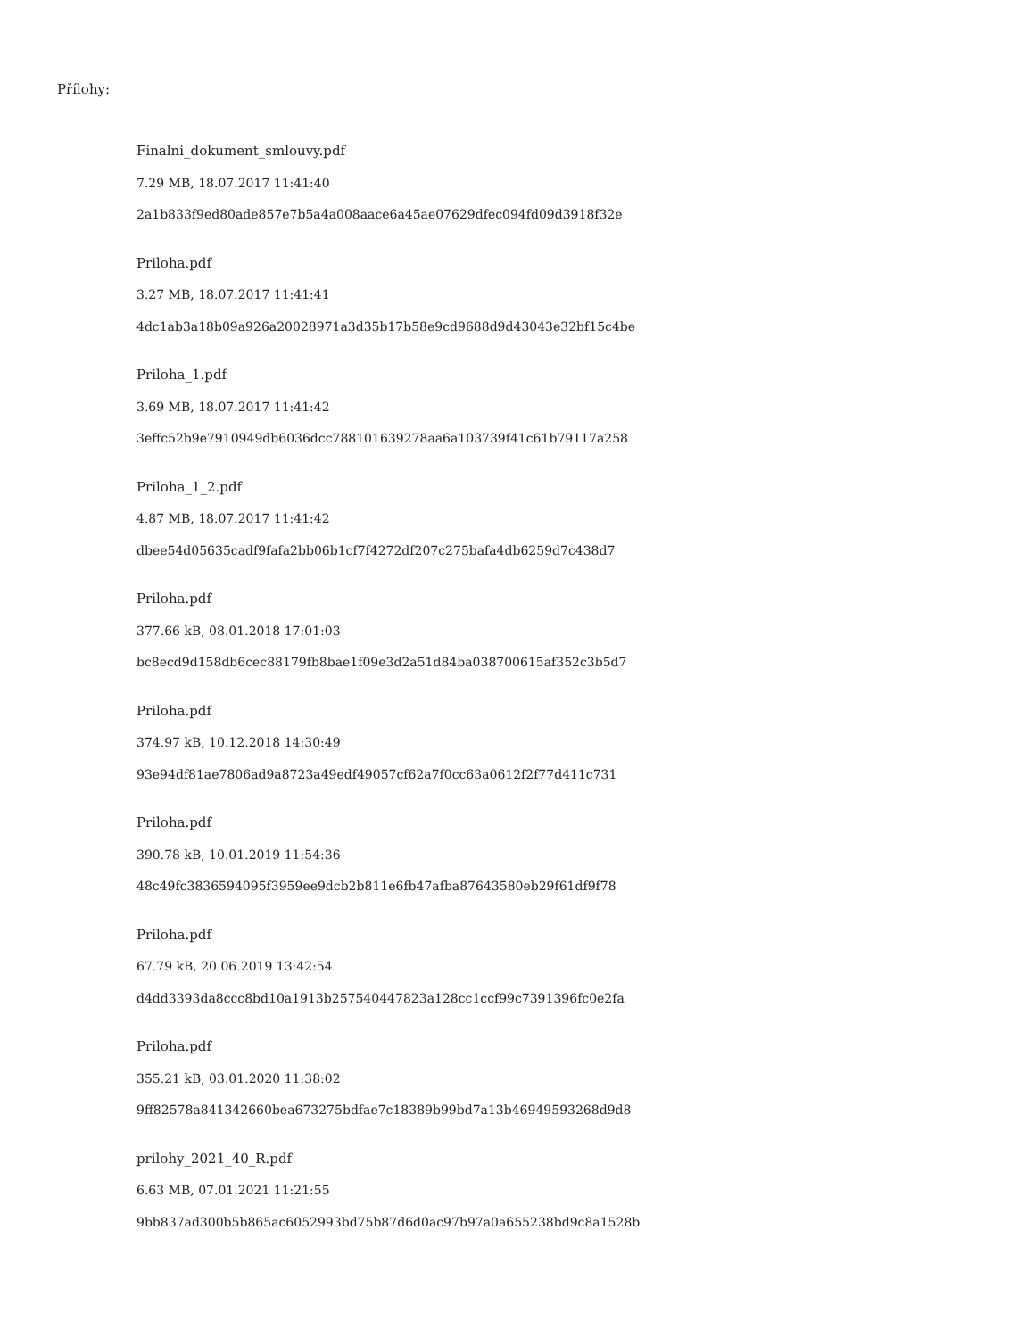Přílohy:
Finalni_dokument_smlouvy.pdf
7.29 MB, 18.07.2017 11:41:40
2a1b833f9ed80ade857e7b5a4a008aace6a45ae07629dfec094fd09d3918f32e
Priloha.pdf
3.27 MB, 18.07.2017 11:41:41
4dc1ab3a18b09a926a20028971a3d35b17b58e9cd9688d9d43043e32bf15c4be
Priloha_1.pdf
3.69 MB, 18.07.2017 11:41:42
3effc52b9e7910949db6036dcc788101639278aa6a103739f41c61b79117a258
Priloha_1_2.pdf
4.87 MB, 18.07.2017 11:41:42
dbee54d05635cadf9fafa2bb06b1cf7f4272df207c275bafa4db6259d7c438d7
Priloha.pdf
377.66 kB, 08.01.2018 17:01:03
bc8ecd9d158db6cec88179fb8bae1f09e3d2a51d84ba038700615af352c3b5d7
Priloha.pdf
374.97 kB, 10.12.2018 14:30:49
93e94df81ae7806ad9a8723a49edf49057cf62a7f0cc63a0612f2f77d411c731
Priloha.pdf
390.78 kB, 10.01.2019 11:54:36
48c49fc3836594095f3959ee9dcb2b811e6fb47afba87643580eb29f61df9f78
Priloha.pdf
67.79 kB, 20.06.2019 13:42:54
d4dd3393da8ccc8bd10a1913b257540447823a128cc1ccf99c7391396fc0e2fa
Priloha.pdf
355.21 kB, 03.01.2020 11:38:02
9ff82578a841342660bea673275bdfae7c18389b99bd7a13b46949593268d9d8
prilohy_2021_40_R.pdf
6.63 MB, 07.01.2021 11:21:55
9bb837ad300b5b865ac6052993bd75b87d6d0ac97b97a0a655238bd9c8a1528b